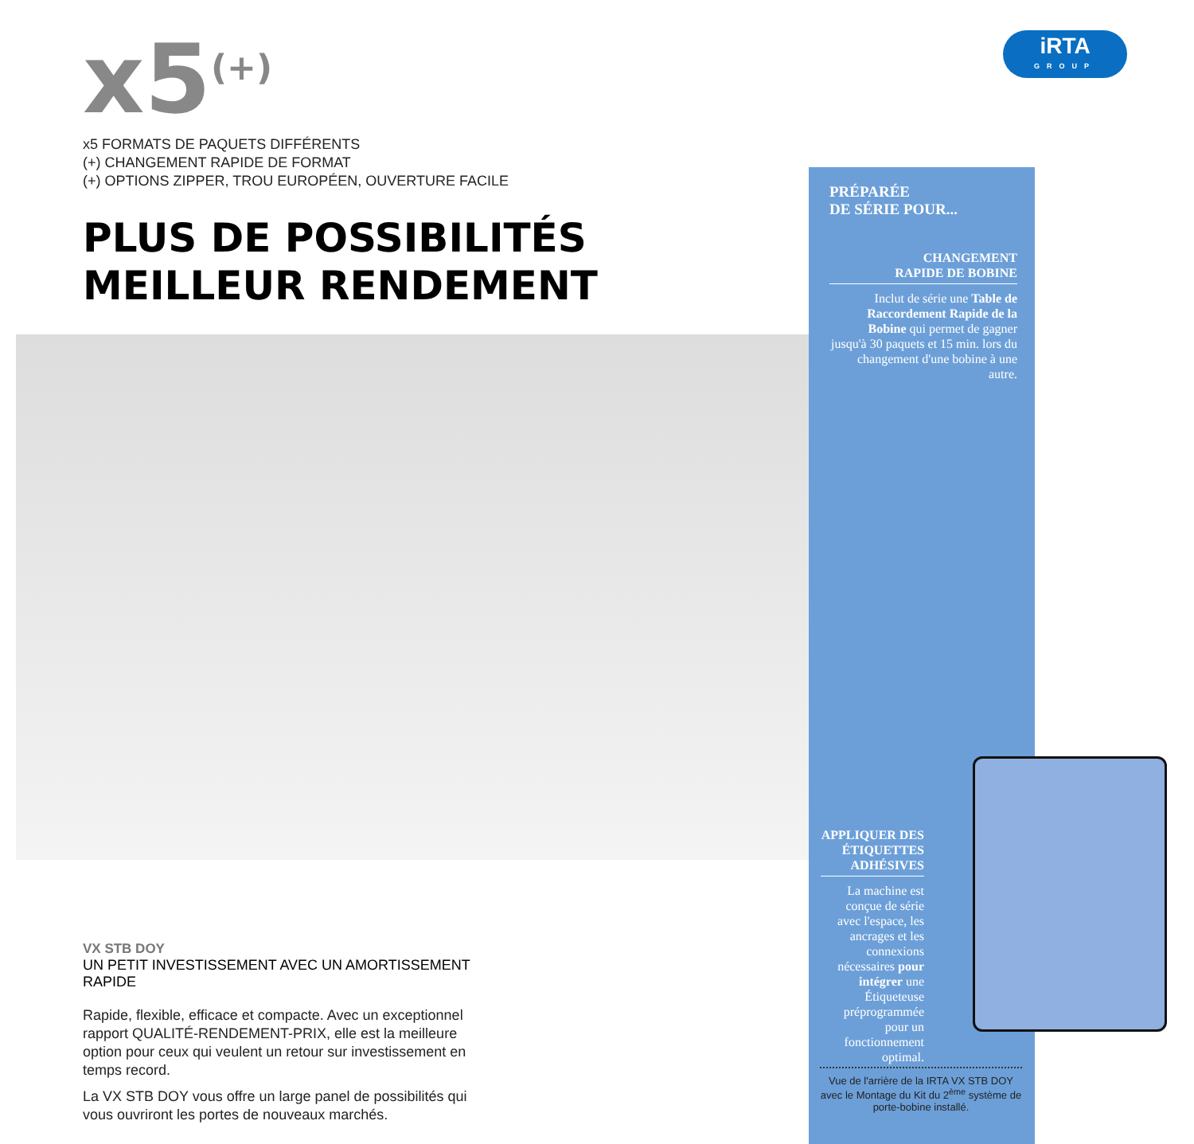x5<sup>(+)</sup>
x5 FORMATS DE PAQUETS DIFFÉRENTS
(+) CHANGEMENT RAPIDE DE FORMAT
(+) OPTIONS ZIPPER, TROU EUROPÉEN, OUVERTURE FACILE
PLUS DE POSSIBILITÉS
MEILLEUR RENDEMENT
iRTA
GROUP
PRÉPARÉE
DE SÉRIE POUR...
CHANGEMENT
RAPIDE DE BOBINE
Inclut de série une Table de Raccordement Rapide de la Bobine qui permet de gagner jusqu'à 30 paquets et 15 min. lors du changement d'une bobine à une autre.
APPLIQUER DES ÉTIQUETTES ADHÉSIVES
La machine est conçue de série avec l'espace, les ancrages et les connexions nécessaires pour intégrer une Étiqueteuse préprogrammée pour un fonctionnement optimal.
Vue de l'arrière de la IRTA VX STB DOY avec le Montage du Kit du 2<sup>ème</sup> système de porte-bobine installé.
VX STB DOY
UN PETIT INVESTISSEMENT AVEC UN AMORTISSEMENT RAPIDE
Rapide, flexible, efficace et compacte. Avec un exceptionnel rapport QUALITÉ-RENDEMENT-PRIX, elle est la meilleure option pour ceux qui veulent un retour sur investissement en temps record.
La VX STB DOY vous offre un large panel de possibilités qui vous ouvriront les portes de nouveaux marchés.